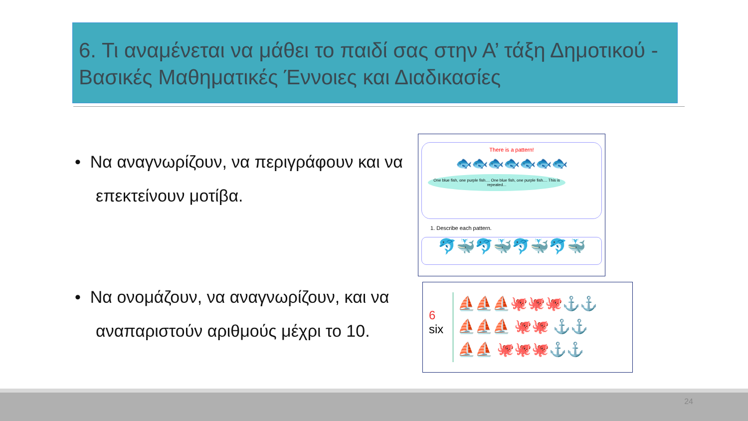6. Τι αναμένεται να μάθει το παιδί σας στην Α’ τάξη Δημοτικού - Βασικές Μαθηματικές Έννοιες και Διαδικασίες
• Να αναγνωρίζουν, να περιγράφουν και να επεκτείνουν μοτίβα.
• Να ονομάζουν, να αναγνωρίζουν, και να αναπαριστούν αριθμούς μέχρι το 10.
There is a pattern!
🐟🐟🐟🐟🐟🐟🐟
One blue fish, one purple fish.... One blue fish, one purple fish.... This is repeated...
1. Describe each pattern.
🐬🐳🐬🐳🐬🐳🐬🐳
6
six
⛵⛵⛵🐙🐙🐙⚓⚓
⛵⛵⛵ 🐙🐙 ⚓⚓
⛵⛵ 🐙🐙🐙⚓⚓
24